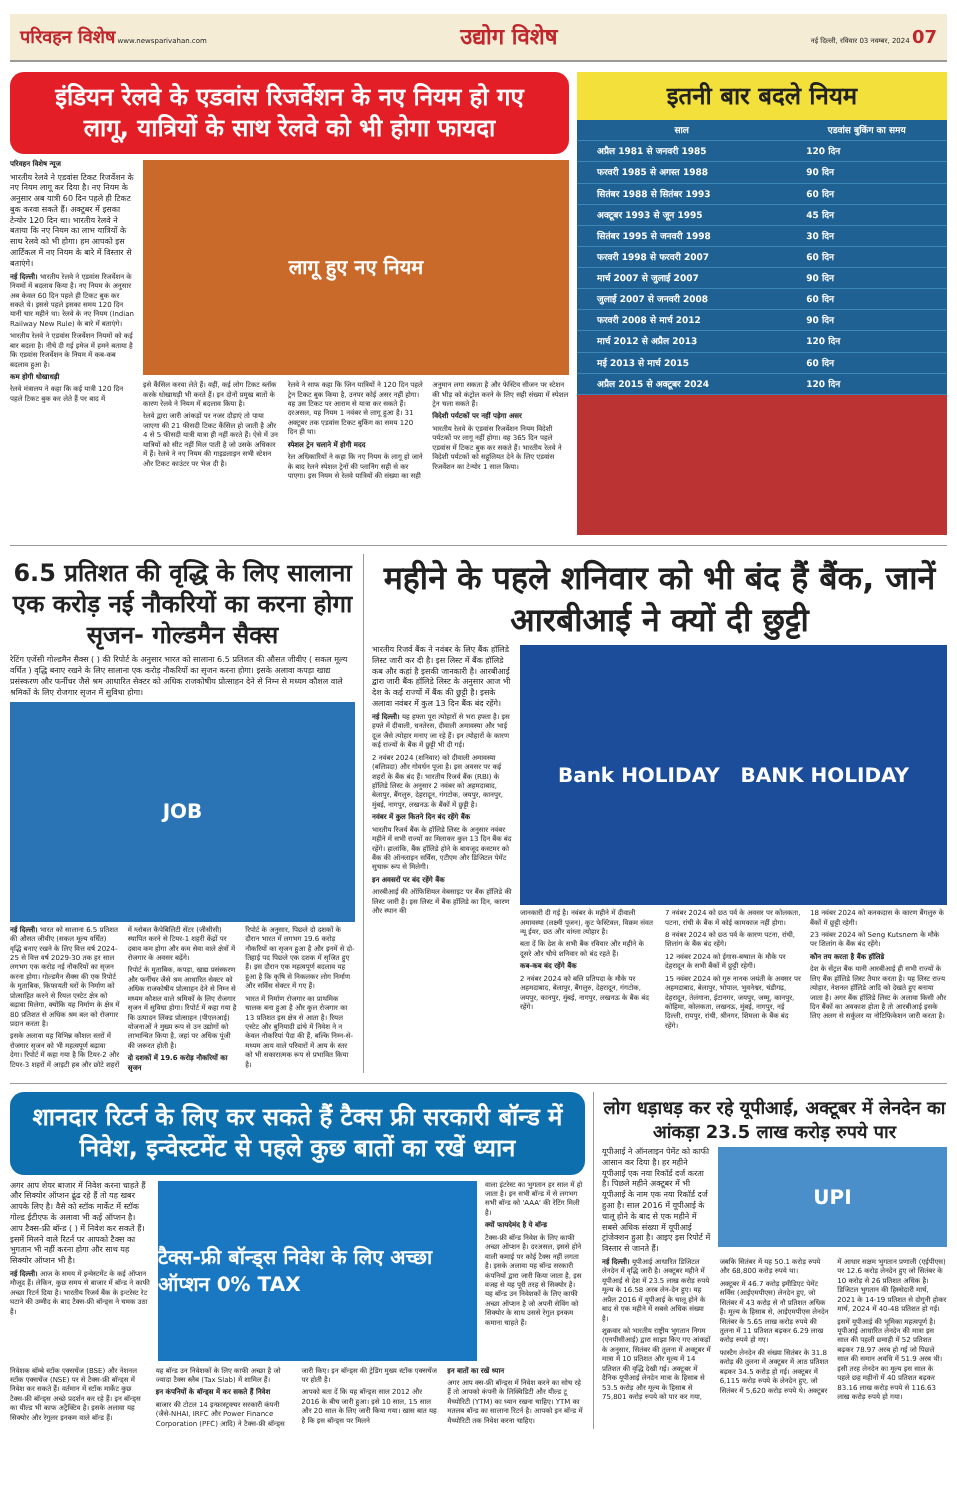परिवहन विशेष www.newsparivahan.com
उद्योग विशेष
नई दिल्ली, रविवार 03 नवम्बर, 2024 07
इंडियन रेलवे के एडवांस रिजर्वेशन के नए नियम हो गए लागू, यात्रियों के साथ रेलवे को भी होगा फायदा
परिवहन विशेष न्यूज
भारतीय रेलवे ने एडवांस टिकट रिजर्वेशन के नए नियम लागू कर दिया है। नए नियम के अनुसार अब यात्री 60 दिन पहले ही टिकट बुक करवा सकते हैं। अक्टूबर में इसका टेन्योर 120 दिन था। भारतीय रेलवे ने बताया कि नए नियम का लाभ यात्रियों के साथ रेलवे को भी होगा। हम आपको इस आर्टिकल में नए नियम के बारे में विस्तार से बताएंगे।
नई दिल्ली। भारतीय रेलवे ने एडवांस रिजर्वेशन के नियमों में बदलाव किया है। नए नियम के अनुसार अब केवल 60 दिन पहले ही टिकट बुक कर सकते थे। इससे पहले इसका समय 120 दिन यानी चार महीने था। रेलवे के नए नियम (Indian Railway New Rule) के बारे में बताएंगे।
भारतीय रेलवे ने एडवांस रिजर्वेशन नियमों को कई बार बदला है। नीचे दी गई इमेज में हमने बताया है कि एडवांस रिजर्वेशन के नियम में कब-कब बदलाव हुआ है।
कम होगी धोखाधड़ी
रेलवे मंत्रालय ने कहा कि कई यात्री 120 दिन पहले टिकट बुक कर लेते हैं पर बाद में
लागू हुए नए नियम
इसे कैंसिल करवा लेते हैं। वहीं, कई लोग टिकट ब्लॉक करके धोखाधड़ी भी करते हैं। इन दोनों प्रमुख बातों के कारण रेलवे ने नियम में बदलाव किया है।
रेलवे द्वारा जारी आंकड़ों पर नजर दौड़ाएं तो पाया जाएगा की 21 फीसदी टिकट कैंसिल हो जाती है और 4 से 5 फीसदी यात्री यात्रा ही नहीं करते हैं। ऐसे में उन यात्रियों को सीट नहीं मिल पाती है जो उसके अधिकार में हैं। रेलवे ने नए नियम की गाइडलाइन सभी स्टेशन और टिकट काउंटर पर भेज दी है।
रेलवे ने साफ कहा कि जिन यात्रियों ने 120 दिन पहले ट्रेन टिकट बुक किया है, उनपर कोई असर नहीं होगा। वह उस टिकट पर आराम से यात्रा कर सकते हैं। दरअसल, यह नियम 1 नवंबर से लागू हुआ है। 31 अक्टूबर तक एडवांस टिकट बुकिंग का समय 120 दिन ही था।
स्पेशल ट्रेन चलाने में होगी मदद
रेल अधिकारियों ने कहा कि नए नियम के लागू हो जाने के बाद रेलने स्पेशल ट्रेनों की प्लानिंग सही से कर पाएगा। इस नियम से रेलवे यात्रियों की संख्या का सही अनुमान लगा सकता है और फेस्टिव सीजन पर स्टेशन की भीड़ को कंट्रोल करने के लिए सही संख्या में स्पेशल ट्रेन चला सकते हैं।
विदेशी पर्यटकों पर नहीं पड़ेगा असर
भारतीय रेलवे के एडवांस रिजर्वेशन नियम विदेशी पर्यटकों पर लागू नहीं होगा। वह 365 दिन पहले एडवांस में टिकट बुक कर सकते हैं। भारतीय रेलवे ने विदेशी पर्यटकों को सहूलियत देने के लिए एडवांस रिजर्वेशन का टेन्योर 1 साल किया।
इतनी बार बदले नियम
| साल | एडवांस बुकिंग का समय |
| --- | --- |
| अप्रैल 1981 से जनवरी 1985 | 120 दिन |
| फरवरी 1985 से अगस्त 1988 | 90 दिन |
| सितंबर 1988 से सितंबर 1993 | 60 दिन |
| अक्टूबर 1993 से जून 1995 | 45 दिन |
| सितंबर 1995 से जनवरी 1998 | 30 दिन |
| फरवरी 1998 से फरवरी 2007 | 60 दिन |
| मार्च 2007 से जुलाई 2007 | 90 दिन |
| जुलाई 2007 से जनवरी 2008 | 60 दिन |
| फरवरी 2008 से मार्च 2012 | 90 दिन |
| मार्च 2012 से अप्रैल 2013 | 120 दिन |
| मई 2013 से मार्च 2015 | 60 दिन |
| अप्रैल 2015 से अक्टूबर 2024 | 120 दिन |
6.5 प्रतिशत की वृद्धि के लिए सालाना एक करोड़ नई नौकरियों का करना होगा सृजन- गोल्डमैन सैक्स
रेटिंग एजेंसी गोल्डमैन सैक्स ( ) की रिपोर्ट के अनुसार भारत को सालाना 6.5 प्रतिशत की औसत जीवीए ( सकल मूल्य वर्धित ) वृद्धि बनाए रखने के लिए सालाना एक करोड़ नौकरियों का सृजन करना होगा। इसके अलावा कपड़ा खाद्य प्रसंस्करण और फर्नीचर जैसे श्रम आधारित सेक्टर को अधिक राजकोषीय प्रोत्साहन देने से निम्न से मध्यम कौशल वाले श्रमिकों के लिए रोजगार सृजन में सुविधा होगा।
JOB
नई दिल्ली। भारत को सालाना 6.5 प्रतिशत की औसत जीवीए (सकल मूल्य वर्धित) वृद्धि बनाए रखने के लिए वित्त वर्ष 2024-25 से वित्त वर्ष 2029-30 तक हर साल लगभग एक करोड़ नई नौकरियों का सृजन करना होगा। गोल्डमैन सैक्स की एक रिपोर्ट के मुताबिक, किफायती घरों के निर्माण को प्रोत्साहित करने से रियल एस्टेट क्षेत्र को बढ़ावा मिलेगा, क्योंकि यह निर्माण के क्षेत्र में 80 प्रतिशत से अधिक श्रम बल को रोजगार प्रदान करता है।
इसके अलावा यह विभिन्न कौशल स्तरों में रोजगार सृजन को भी महत्वपूर्ण बढ़ावा देगा। रिपोर्ट में कहा गया है कि टियर-2 और टियर-3 शहरों में आइटी हब और छोटे शहरों में ग्लोबल कैपेबिलिटी सेंटर (जीसीसी) स्थापित करने से टियर-1 शहरी केंद्रों पर दबाव कम होगा और कम सेवा वाले क्षेत्रों में रोजगार के अवसर बढ़ेंगे।
रिपोर्ट के मुताबिक, कपड़ा, खाद्य प्रसंस्करण और फर्नीचर जैसे श्रम आधारित सेक्टर को अधिक राजकोषीय प्रोत्साहन देने से निम्न से मध्यम कौशल वाले श्रमिकों के लिए रोजगार सृजन में सुविधा होगा। रिपोर्ट में कहा गया है कि उत्पादन लिंक्ड प्रोत्साहन (पीएलआई) योजनाओं ने मुख्य रूप से उन उद्योगों को लाभान्वित किया है, जहां पर अधिक पूंजी की जरूरत होती है।
दो दशकों में 19.6 करोड़ नौकरियों का सृजन
रिपोर्ट के अनुसार, पिछले दो दशकों के दौरान भारत में लगभग 19.6 करोड़ नौकरियों का सृजन हुआ है और इनमें से दो-तिहाई पद पिछले एक दशक में सृजित हुए हैं। इस दौरान एक महत्वपूर्ण बदलाव यह हुआ है कि कृषि से निकलकर लोग निर्माण और सर्विस सेक्टर में गए हैं।
भारत में निर्माण रोजगार का प्राथमिक चालक बना हुआ है और कुल रोजगार का 13 प्रतिशत इस क्षेत्र से आता है। रियल एस्टेट और बुनियादी ढांचे में निवेश ने न केवल नौकरियां पैदा की हैं, बल्कि निम्न-से-मध्यम आय वाले परिवारों में आय के स्तर को भी सकारात्मक रूप से प्रभावित किया है।
महीने के पहले शनिवार को भी बंद हैं बैंक, जानें आरबीआई ने क्यों दी छुट्टी
भारतीय रिजर्व बैंक ने नवंबर के लिए बैंक हॉलिडे लिस्ट जारी कर दी है। इस लिस्ट में बैंक हॉलिडे कब और कहां है इसकी जानकारी है। आरबीआई द्वारा जारी बैंक हॉलिडे लिस्ट के अनुसार आज भी देश के कई राज्यों में बैंक की छुट्टी है। इसके अलावा नवंबर में कुल 13 दिन बैंक बंद रहेंगे।
नई दिल्ली। यह हफ्ता पूरा त्योहारों से भरा हफ्ता है। इस हफ्ते में दीवाली, धनतेरस, दीवाली अमावस्या और भाई दूज जैसे त्योहार मनाए जा रहे हैं। इन त्योहारों के कारण कई राज्यों के बैंक में छुट्टी भी दी गई।
2 नवंबर 2024 (शनिवार) को दीवाली अमावस्या (बलिप्रदा) और गोवर्धन पूजा है। इस अवसर पर कई शहरों के बैंक बंद हैं। भारतीय रिजर्व बैंक (RBI) के हॉलिडे लिस्ट के अनुसार 2 नवंबर को अहमदाबाद, बेलापुर, बैंगलुरु, देहरादून, गंगटोक, जयपुर, कानपुर, मुंबई, नागपुर, लखनऊ के बैंकों में छुट्टी है।
नवंबर में कुल कितने दिन बंद रहेंगे बैंक
भारतीय रिजर्व बैंक के हॉलिडे लिस्ट के अनुसार नवंबर महीने में सभी राज्यों का मिलाकर कुल 13 दिन बैंक बंद रहेंगे। हालांकि, बैंक हॉलिडे होने के बावजूद कस्टमर को बैंक की ऑनलाइन सर्विस, एटीएम और डिजिटल पेमेंट सुचारू रूप से मिलेगी।
इन अवसरों पर बंद रहेंगे बैंक
आरबीआई की ऑफिशियल वेबसाइट पर बैंक हॉलिडे की लिस्ट जारी है। इस लिस्ट में बैंक हॉलिडे का दिन, कारण और स्थान की
Bank HOLIDAY BANK HOLIDAY
जानकारी दी गई है। नवंबर के महीने में दीवाली अमावस्या (लक्ष्मी पूजन), कुट फेस्टिवल, विक्रम संवत न्यू ईयर, छठ और वांग्ला त्योहार है।
बता दें कि देश के सभी बैंक रविवार और महीने के दूसरे और चौथे शनिवार को बंद रहते हैं।
कब-कब बंद रहेंगे बैंक
2 नवंबर 2024 को बलि प्रतिपदा के मौके पर अहमदाबाद, बेलापुर, बैंगलुरु, देहरादून, गंगटोक, जयपुर, कानपुर, मुंबई, नागपुर, लखनऊ के बैंक बंद रहेंगे।
7 नवंबर 2024 को छठ पर्व के अवसर पर कोलकता, पटना, रांची के बैंक में कोई कामकाज नहीं होगा।
8 नवंबर 2024 को छठ पर्व के कारण पटना, रांची, शिलांग के बैंक बंद रहेंगे।
12 नवंबर 2024 को ईगास-बग्वाल के मौके पर देहरादून के सभी बैंकों में छुट्टी रहेगी।
15 नवंबर 2024 को गुरु नानक जयंती के अवसर पर अहमदाबाद, बेलापुर, भोपाल, भुवनेश्वर, चंडीगढ़, देहरादून, तेलंगाना, ईटानगर, जयपुर, जम्मू, कानपुर, कोहिमा, कोलकता, लखनऊ, मुंबई, नागपुर, नई दिल्ली, रायपुर, रांची, श्रीनगर, शिमला के बैंक बंद रहेंगे।
18 नवंबर 2024 को कनकदास के कारण बैंगलुरु के बैंकों में छुट्टी रहेगी।
23 नवंबर 2024 को Seng Kutsnem के मौके पर शिलांग के बैंक बंद रहेंगे।
कौन तय करता है बैंक हॉलिडे
देश के सेंट्रल बैंक यानी आरबीआई ही सभी राज्यों के लिए बैंक हॉलिडे लिस्ट तैयार करता है। यह लिस्ट राज्य त्योहार, नेशनल हॉलिडे आदि को देखते हुए बनाया जाता है। अगर बैंक हॉलिडे लिस्ट के अलावा किसी और दिन बैंकों का अवकाश होता है तो आरबीआई इसके लिए अलग से सर्कुलर या नोटिफिकेशन जारी करता है।
शानदार रिटर्न के लिए कर सकते हैं टैक्स फ्री सरकारी बॉन्ड में निवेश, इन्वेस्टमेंट से पहले कुछ बातों का रखें ध्यान
अगर आप शेयर बाजार में निवेश करना चाहते हैं और सिक्योर ऑप्शन ढूंढ रहे हैं तो यह खबर आपके लिए है। वैसे को स्टॉक मार्केट में स्टॉक गोल्ड ईटीएफ के अलावा भी कई ऑप्शन है। आप टैक्स-फ्री बॉन्ड ( ) में निवेश कर सकते हैं। इसमें मिलने वाले रिटर्न पर आपको टैक्स का भुगतान भी नहीं करना होगा और साथ यह सिक्योर ऑप्शन भी है।
नई दिल्ली। आज के समय में इन्वेस्टमेंट के कई ऑप्शन मौजूद हैं। लेकिन, कुछ समय से बाजार में बॉन्ड ने काफी अच्छा रिटर्न दिया है। भारतीय रिजर्व बैंक के इन्टरेस्ट रेट घटाने की उम्मीद के बाद टैक्स-फ्री बॉन्ड्स ने चमक उठा है।
टैक्स-फ्री बॉन्ड्स निवेश के लिए अच्छा ऑप्शन 0% TAX
वाला इंटरेस्ट का भुगतान हर साल में हो जाता है। इन सभी बॉन्ड में से लगभग सभी बॉन्ड को 'AAA' की रेटिंग मिली है।
क्यों फायदेमंद है ये बॉन्ड
टैक्स-फ्री बॉन्ड निवेश के लिए काफी अच्छा ऑप्शन है। दरअसल, इससे होने वाली कमाई पर कोई टैक्स नहीं लगता है। इसके अलावा यह बॉन्ड सरकारी कंपनियों द्वारा जारी किया जाता है, इस वजह से यह पूरी तरह से सिक्योर है। यह बॉन्ड उन निवेशकों के लिए काफी अच्छा ऑप्शन है जो अपनी सेविंग को सिक्योर के साथ उससे रेगुल इनकम कमाना चाहते हैं।
निवेशक बॉम्बे स्टॉक एक्सचेंज (BSE) और नेशनल स्टॉक एक्सचेंज (NSE) पर से टैक्स-फ्री बॉन्ड्स में निवेश कर सकते हैं। वर्तमान में स्टॉक मार्केट कुछ टैक्स-फ्री बॉन्ड्स अच्छे प्रदर्शन कर रहे हैं। इन बॉन्ड्स का यील्ड भी काफ अट्रैक्टिव है। इसके अलावा यह सिक्योर और रेगुलर इनकम वाले बॉन्ड हैं।
यह बॉन्ड उन निवेशकों के लिए काफी अच्छा है जो ज्यादा टैक्स स्लैब (Tax Slab) में शामिल हैं।
इन कंपनियों के बॉन्ड्स में कर सकते हैं निवेश
बाजार की टोटल 14 इन्फ्रास्ट्रक्चर सरकारी कंपनी (जैसे-NHAI, IRFC और Power Finance Corporation (PFC) आदि) ने टैक्स-फ्री बॉन्ड्स जारी किए। इन बॉन्ड्स की ट्रेडिंग मुख्य स्टॉक एक्सचेंज पर होती है।
आपको बता दें कि यह बॉन्ड्स साल 2012 और 2016 के बीच जारी हुआ। इसे 10 साल, 15 साल और 20 साल के लिए जारी किया गया। खास बात यह है कि इस बॉन्ड्स पर मिलने
इन बातों का रखें ध्यान
अगर आप क्स-फ्री बॉन्ड्स में निवेश करने का सोच रहे हैं तो आपको कंपनी के लिक्विडिटी और यील्ड टू मैच्योरिटी (YTM) का ध्यान रखना चाहिए। YTM का मतलब बॉन्ड का सालाना रिटर्न है। आपको इन बॉन्ड में मैच्योरिटी तक निवेश करना चाहिए।
लोग धड़ाधड़ कर रहे यूपीआई, अक्टूबर में लेनदेन का आंकड़ा 23.5 लाख करोड़ रुपये पार
यूपीआई ने ऑनलाइन पेमेंट को काफी आसान कर दिया है। हर महीने यूपीआई एक नया रिकॉर्ड दर्ज करता है। पिछले महीने अक्टूबर में भी यूपीआई के नाम एक नया रिकॉर्ड दर्ज हुआ है। साल 2016 में यूपीआई के चालू होने के बाद से एक महीने में सबसे अधिक संख्या में यूपीआई ट्रांजेक्शन हुआ है। आइए इस रिपोर्ट में विस्तार से जानते हैं।
UPI
नई दिल्ली। यूपीआई आधारित डिजिटल लेनदेन में वृद्धि जारी है। अक्टूबर महीने में यूपीआई से देश में 23.5 लाख करोड़ रुपये मूल्य के 16.58 अरब लेन-देन हुए। यह अप्रैल 2016 में यूपीआई के चालू होने के बाद से एक महीने में सबसे अधिक संख्या है।
शुक्रवार को भारतीय राष्ट्रीय भुगतान निगम (एनपीसीआई) द्वारा साझा किए गए आंकड़ों के अनुसार, सितंबर की तुलना में अक्टूबर में मात्रा में 10 प्रतिशत और मूल्य में 14 प्रतिशत की वृद्धि देखी गई। अक्टूबर में दैनिक यूपीआई लेनदेन मात्रा के हिसाब से 53.5 करोड़ और मूल्य के हिसाब से 75,801 करोड़ रुपये को पार कर गया, जबकि सितंबर में यह 50.1 करोड़ रुपये और 68,800 करोड़ रुपये था।
अक्टूबर में 46.7 करोड़ इमीडिएट पेमेंट सर्विस (आईएमपीएस) लेनदेन हुए, जो सितंबर में 43 करोड़ से नौ प्रतिशत अधिक हैं। मूल्य के हिसाब से, आईएमपीएस लेनदेन सितंबर के 5.65 लाख करोड़ रुपये की तुलना में 11 प्रतिशत बढ़कर 6.29 लाख करोड़ रुपये हो गए।
फास्टैग लेनदेन की संख्या सितंबर के 31.8 करोड़ की तुलना में अक्टूबर में आठ प्रतिशत बढ़कर 34.5 करोड़ हो गई। अक्टूबर में 6,115 करोड़ रुपये के लेनदेन हुए, जो सितंबर में 5,620 करोड़ रुपये थे। अक्टूबर में आधार सक्षम भुगतान प्रणाली (एईपीएस) पर 12.6 करोड़ लेनदेन हुए जो सितंबर के 10 करोड़ से 26 प्रतिशत अधिक है। डिजिटल भुगतान की हिस्सेदारी मार्च, 2021 के 14-19 प्रतिशत से दोगुनी होकर मार्च, 2024 में 40-48 प्रतिशत हो गई।
इसमें यूपीआई की भूमिका महत्वपूर्ण है। यूपीआई आधारित लेनदेन की मात्रा इस साल की पहली छमाही में 52 प्रतिशत बढ़कर 78.97 अरब हो गई जो पिछले साल की समान अवधि में 51.9 अरब थी। इसी तरह लेनदेन का मूल्य इस साल के पहले छह महीनों में 40 प्रतिशत बढ़कर 83.16 लाख करोड़ रुपये से 116.63 लाख करोड़ रुपये हो गया।